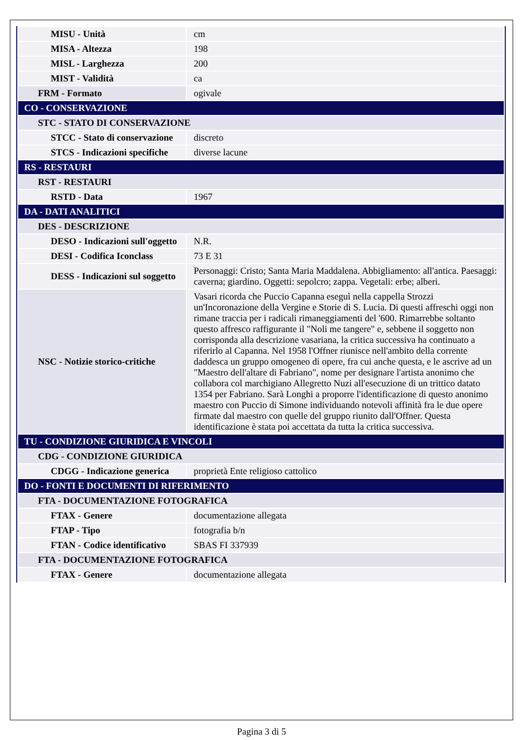| MISU - Unità | cm |
| MISA - Altezza | 198 |
| MISL - Larghezza | 200 |
| MIST - Validità | ca |
| FRM - Formato | ogivale |
| CO - CONSERVAZIONE | |
| STC - STATO DI CONSERVAZIONE | |
| STCC - Stato di conservazione | discreto |
| STCS - Indicazioni specifiche | diverse lacune |
| RS - RESTAURI | |
| RST - RESTAURI | |
| RSTD - Data | 1967 |
| DA - DATI ANALITICI | |
| DES - DESCRIZIONE | |
| DESO - Indicazioni sull'oggetto | N.R. |
| DESI - Codifica Iconclass | 73 E 31 |
| DESS - Indicazioni sul soggetto | Personaggi: Cristo; Santa Maria Maddalena. Abbigliamento: all'antica. Paesaggi: caverna; giardino. Oggetti: sepolcro; zappa. Vegetali: erbe; alberi. |
| NSC - Notizie storico-critiche | Vasari ricorda che Puccio Capanna eseguì nella cappella Strozzi un'Incoronazione della Vergine e Storie di S. Lucia. Di questi affreschi oggi non rimane traccia per i radicali rimaneggiamenti del '600. Rimarrebbe soltanto questo affresco raffigurante il "Noli me tangere" e, sebbene il soggetto non corrisponda alla descrizione vasariana, la critica successiva ha continuato a riferirlo al Capanna. Nel 1958 l'Offner riunisce nell'ambito della corrente daddesca un gruppo omogeneo di opere, fra cui anche questa, e le ascrive ad un "Maestro dell'altare di Fabriano", nome per designare l'artista anonimo che collabora col marchigiano Allegretto Nuzi all'esecuzione di un trittico datato 1354 per Fabriano. Sarà Longhi a proporre l'identificazione di questo anonimo maestro con Puccio di Simone individuando notevoli affinità fra le due opere firmate dal maestro con quelle del gruppo riunito dall'Offner. Questa identificazione è stata poi accettata da tutta la critica successiva. |
| TU - CONDIZIONE GIURIDICA E VINCOLI | |
| CDG - CONDIZIONE GIURIDICA | |
| CDGG - Indicazione generica | proprietà Ente religioso cattolico |
| DO - FONTI E DOCUMENTI DI RIFERIMENTO | |
| FTA - DOCUMENTAZIONE FOTOGRAFICA | |
| FTAX - Genere | documentazione allegata |
| FTAP - Tipo | fotografia b/n |
| FTAN - Codice identificativo | SBAS FI 337939 |
| FTA - DOCUMENTAZIONE FOTOGRAFICA | |
| FTAX - Genere | documentazione allegata |
Pagina 3 di 5